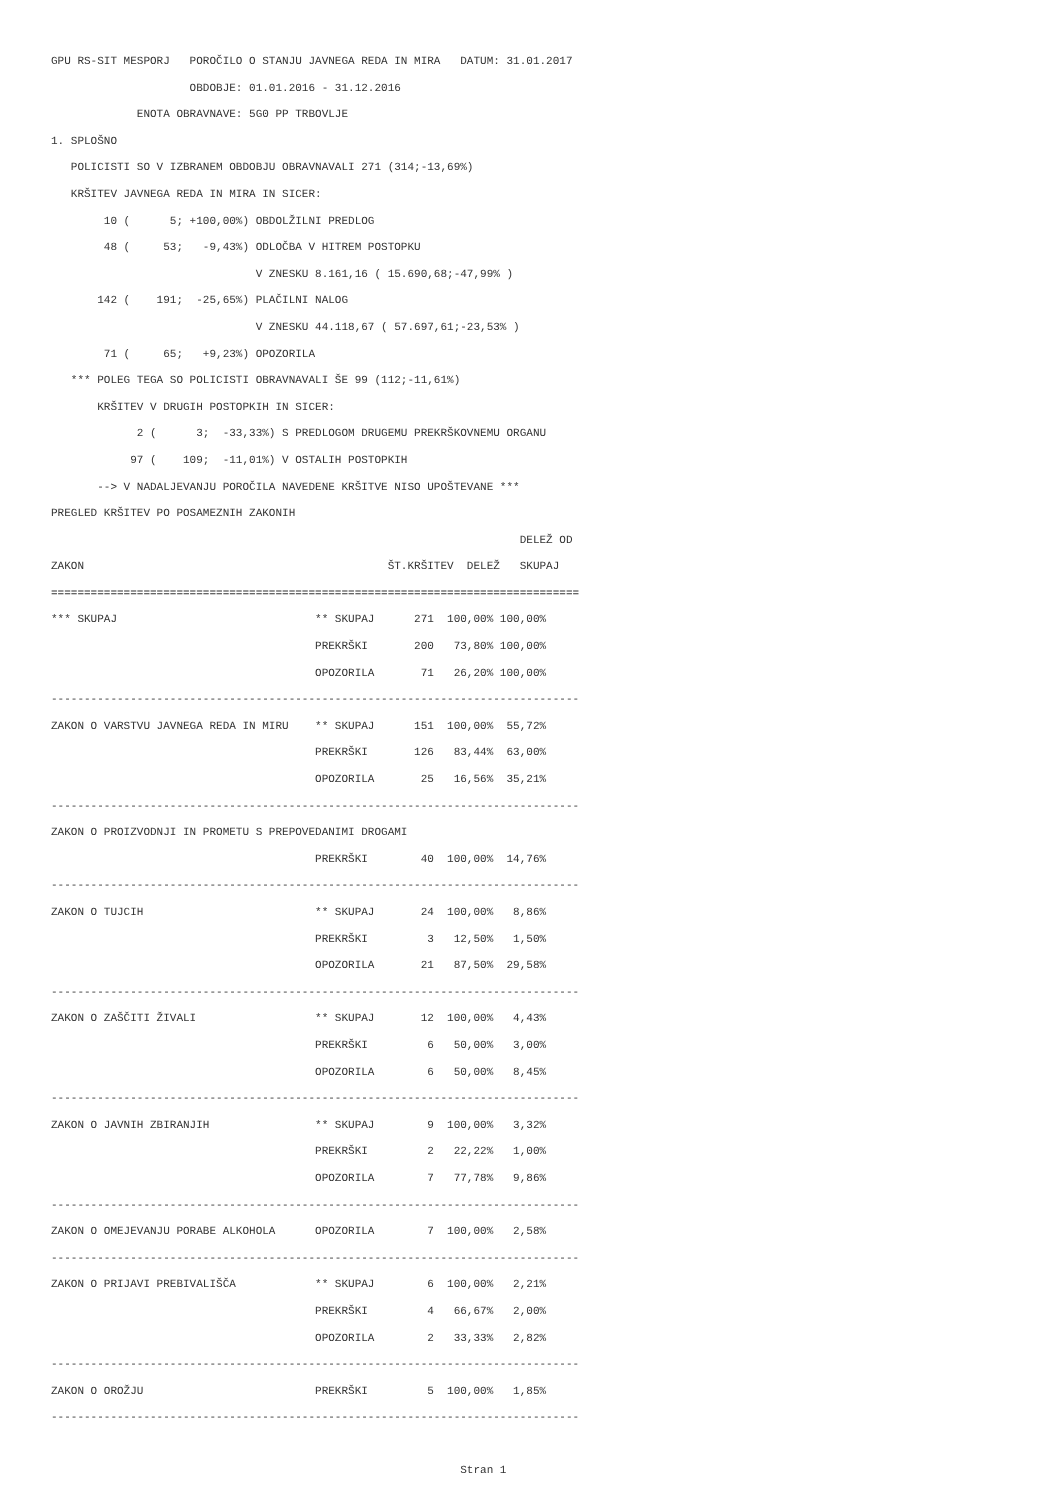GPU RS-SIT MESPORJ   POROČILO O STANJU JAVNEGA REDA IN MIRA   DATUM: 31.01.2017
                     OBDOBJE: 01.01.2016 - 31.12.2016
             ENOTA OBRAVNAVE: 5G0 PP TRBOVLJE
1. SPLOŠNO
   POLICISTI SO V IZBRANEM OBDOBJU OBRAVNAVALI 271 (314;-13,69%)
   KRŠITEV JAVNEGA REDA IN MIRA IN SICER:
        10 (      5; +100,00%) OBDOLŽILNI PREDLOG
        48 (     53;   -9,43%) ODLOČBA V HITREM POSTOPKU
                               V ZNESKU 8.161,16 ( 15.690,68;-47,99% )
       142 (    191;  -25,65%) PLAČILNI NALOG
                               V ZNESKU 44.118,67 ( 57.697,61;-23,53% )
        71 (     65;   +9,23%) OPOZORILA
   *** POLEG TEGA SO POLICISTI OBRAVNAVALI ŠE 99 (112;-11,61%)
       KRŠITEV V DRUGIH POSTOPKIH IN SICER:
             2 (      3;  -33,33%) S PREDLOGOM DRUGEMU PREKRŠKOVNEMU ORGANU
            97 (    109;  -11,01%) V OSTALIH POSTOPKIH
       --> V NADALJEVANJU POROČILA NAVEDENE KRŠITVE NISO UPOŠTEVANE ***
PREGLED KRŠITEV PO POSAMEZNIH ZAKONIH
                                                                       DELEŽ OD
ZAKON                                              ŠT.KRŠITEV  DELEŽ   SKUPAJ
================================================================================
*** SKUPAJ                              ** SKUPAJ      271  100,00% 100,00%
                                        PREKRŠKI       200   73,80% 100,00%
                                        OPOZORILA       71   26,20% 100,00%
--------------------------------------------------------------------------------
ZAKON O VARSTVU JAVNEGA REDA IN MIRU    ** SKUPAJ      151  100,00%  55,72%
                                        PREKRŠKI       126   83,44%  63,00%
                                        OPOZORILA       25   16,56%  35,21%
--------------------------------------------------------------------------------
ZAKON O PROIZVODNJI IN PROMETU S PREPOVEDANIMI DROGAMI
                                        PREKRŠKI        40  100,00%  14,76%
--------------------------------------------------------------------------------
ZAKON O TUJCIH                          ** SKUPAJ       24  100,00%   8,86%
                                        PREKRŠKI         3   12,50%   1,50%
                                        OPOZORILA       21   87,50%  29,58%
--------------------------------------------------------------------------------
ZAKON O ZAŠČITI ŽIVALI                  ** SKUPAJ       12  100,00%   4,43%
                                        PREKRŠKI         6   50,00%   3,00%
                                        OPOZORILA        6   50,00%   8,45%
--------------------------------------------------------------------------------
ZAKON O JAVNIH ZBIRANJIH                ** SKUPAJ        9  100,00%   3,32%
                                        PREKRŠKI         2   22,22%   1,00%
                                        OPOZORILA        7   77,78%   9,86%
--------------------------------------------------------------------------------
ZAKON O OMEJEVANJU PORABE ALKOHOLA      OPOZORILA        7  100,00%   2,58%
--------------------------------------------------------------------------------
ZAKON O PRIJAVI PREBIVALIŠČA            ** SKUPAJ        6  100,00%   2,21%
                                        PREKRŠKI         4   66,67%   2,00%
                                        OPOZORILA        2   33,33%   2,82%
--------------------------------------------------------------------------------
ZAKON O OROŽJU                          PREKRŠKI         5  100,00%   1,85%
--------------------------------------------------------------------------------

                                                              Stran 1